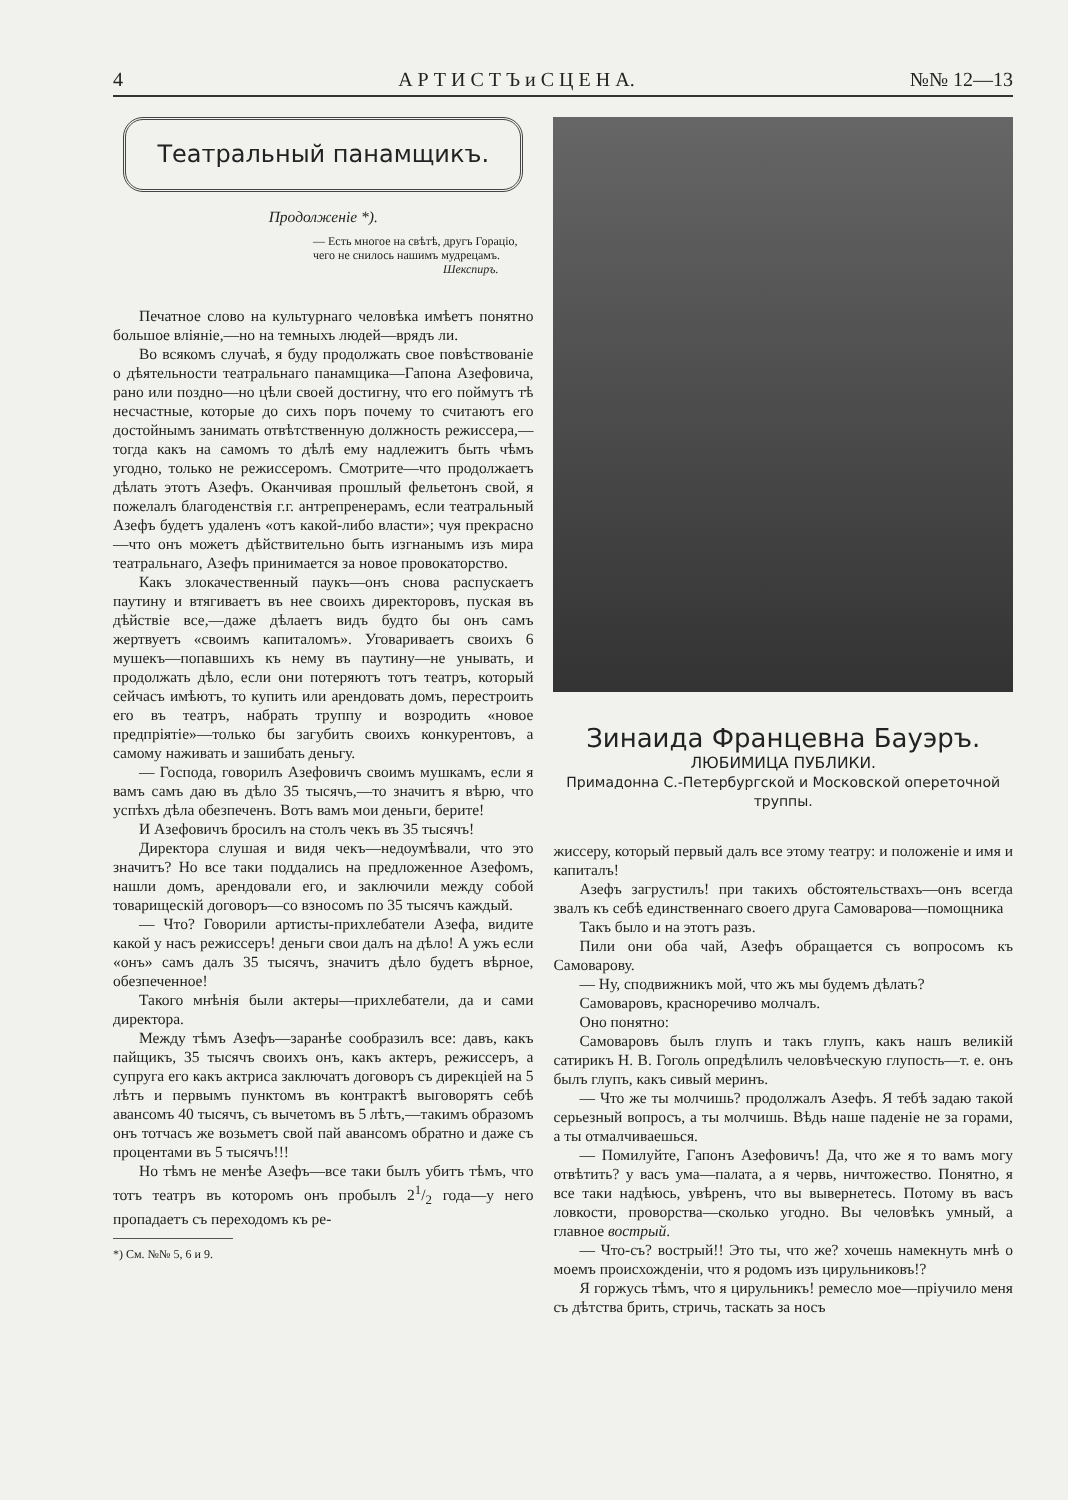4 А Р Т И С Т Ъ и С Ц Е Н А. №№ 12—13
Театральный панамщикъ.
Продолженіе *).
— Есть многое на свѣтѣ, другъ Горацiо, чего не снилось нашимъ мудрецамъ.
Шекспиръ.
Печатное слово на культурнаго человѣка имѣетъ понятно большое вліяніе,—но на темныхъ людей—врядъ ли.
Во всякомъ случаѣ, я буду продолжать свое повѣствованіе о дѣятельности театральнаго панамщика—Гапона Азефовича, рано или поздно—но цѣли своей достигну, что его поймутъ тѣ несчастные, которые до сихъ поръ почему то считаютъ его достойнымъ занимать отвѣтственную должность режиссера,—тогда какъ на самомъ то дѣлѣ ему надлежитъ быть чѣмъ угодно, только не режиссеромъ. Смотрите—что продолжаетъ дѣлать этотъ Азефъ. Оканчивая прошлый фельетонъ свой, я пожелалъ благоденствія г.г. антрепренерамъ, если театральный Азефъ будетъ удаленъ «отъ какой-либо власти»; чуя прекрасно—что онъ можетъ дѣйствительно быть изгнанымъ изъ мира театральнаго, Азефъ принимается за новое провокаторство.
Какъ злокачественный паукъ—онъ снова распускаетъ паутину и втягиваетъ въ нее своихъ директоровъ, пуская въ дѣйствіе все,—даже дѣлаетъ видъ будто бы онъ самъ жертвуетъ «своимъ капиталомъ». Уговариваетъ своихъ 6 мушекъ—попавшихъ къ нему въ паутину—не унывать, и продолжать дѣло, если они потеряютъ тотъ театръ, который сейчасъ имѣютъ, то купить или арендовать домъ, перестроить его въ театръ, набрать труппу и возродить «новое предпріятіе»—только бы загубить своихъ конкурентовъ, а самому наживать и зашибать деньгу.
— Господа, говорилъ Азефовичъ своимъ мушкамъ, если я вамъ самъ даю въ дѣло 35 тысячъ,—то значитъ я вѣрю, что успѣхъ дѣла обезпеченъ. Вотъ вамъ мои деньги, берите!
И Азефовичъ бросилъ на столъ чекъ въ 35 тысячъ!
Директора слушая и видя чекъ—недоумѣвали, что это значитъ? Но все таки поддались на предложенное Азефомъ, нашли домъ, арендовали его, и заключили между собой товарищескій договоръ—со взносомъ по 35 тысячъ каждый.
— Что? Говорили артисты-прихлебатели Азефа, видите какой у насъ режиссеръ! деньги свои далъ на дѣло! А ужъ если «онъ» самъ далъ 35 тысячъ, значитъ дѣло будетъ вѣрное, обезпеченное!
Такого мнѣнія были актеры—прихлебатели, да и сами директора.
Между тѣмъ Азефъ—заранѣе сообразилъ все: давъ, какъ пайщикъ, 35 тысячъ своихъ онъ, какъ актеръ, режиссеръ, а супруга его какъ актриса заключатъ договоръ съ дирекціей на 5 лѣтъ и первымъ пунктомъ въ контрактѣ выговорятъ себѣ авансомъ 40 тысячъ, съ вычетомъ въ 5 лѣтъ,—такимъ образомъ онъ тотчасъ же возьметъ свой пай авансомъ обратно и даже съ процентами въ 5 тысячъ!!!
Но тѣмъ не менѣе Азефъ—все таки былъ убитъ тѣмъ, что тотъ театръ въ которомъ онъ пробылъ 21/2 года—у него пропадаетъ съ переходомъ къ ре-
*) См. №№ 5, 6 и 9.
Зинаида Францевна Бауэръ.
ЛЮБИМИЦА ПУБЛИКИ.
Примадонна С.-Петербургской и Московской опереточной труппы.
жиссеру, который первый далъ все этому театру: и положеніе и имя и капиталъ!
Азефъ загрустилъ! при такихъ обстоятельствахъ—онъ всегда звалъ къ себѣ единственнаго своего друга Самоварова—помощника
Такъ было и на этотъ разъ.
Пили они оба чай, Азефъ обращается съ вопросомъ къ Самоварову.
— Ну, сподвижникъ мой, что жъ мы будемъ дѣлать?
Самоваровъ, красноречиво молчалъ.
Оно понятно:
Самоваровъ былъ глупъ и такъ глупъ, какъ нашъ великій сатирикъ Н. В. Гоголь опредѣлилъ человѣческую глупость—т. е. онъ былъ глупъ, какъ сивый меринъ.
— Что же ты молчишь? продолжалъ Азефъ. Я тебѣ задаю такой серьезный вопросъ, а ты молчишь. Вѣдь наше паденіе не за горами, а ты отмалчиваешься.
— Помилуйте, Гапонъ Азефовичъ! Да, что же я то вамъ могу отвѣтить? у васъ ума—палата, а я червь, ничтожество. Понятно, я все таки надѣюсь, увѣренъ, что вы вывернетесь. Потому въ васъ ловкости, проворства—сколько угодно. Вы человѣкъ умный, а главное вострый.
— Что-съ? вострый!! Это ты, что же? хочешь намекнуть мнѣ о моемъ происхожденіи, что я родомъ изъ цирульниковъ!?
Я горжусь тѣмъ, что я цирульникъ! ремесло мое—пріучило меня съ дѣтства брить, стричь, таскать за носъ